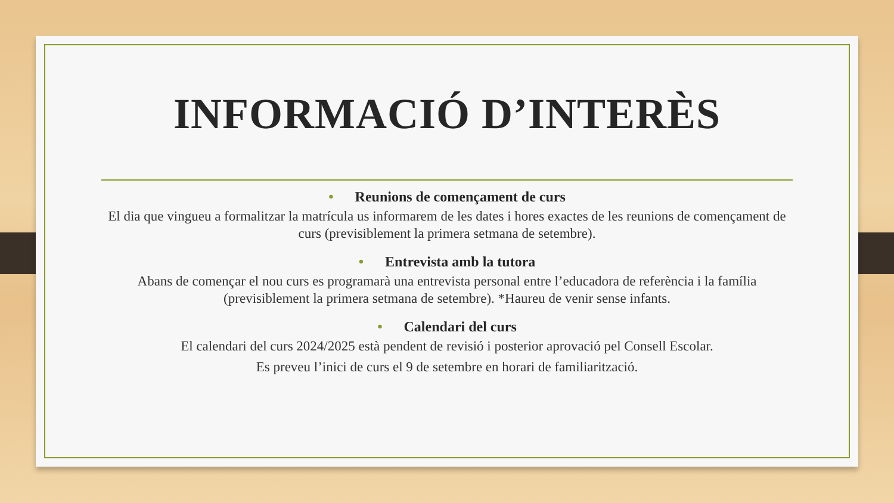INFORMACIÓ D’INTERÈS
• Reunions de començament de curs
El dia que vingueu a formalitzar la matrícula us informarem de les dates i hores exactes de les reunions de començament de curs (previsiblement la primera setmana de setembre).
• Entrevista amb la tutora
Abans de començar el nou curs es programarà una entrevista personal entre l’educadora de referència i la família (previsiblement la primera setmana de setembre). *Haureu de venir sense infants.
• Calendari del curs
El calendari del curs 2024/2025 està pendent de revisió i posterior aprovació pel Consell Escolar.
Es preveu l’inici de curs el 9 de setembre en horari de familiarització.